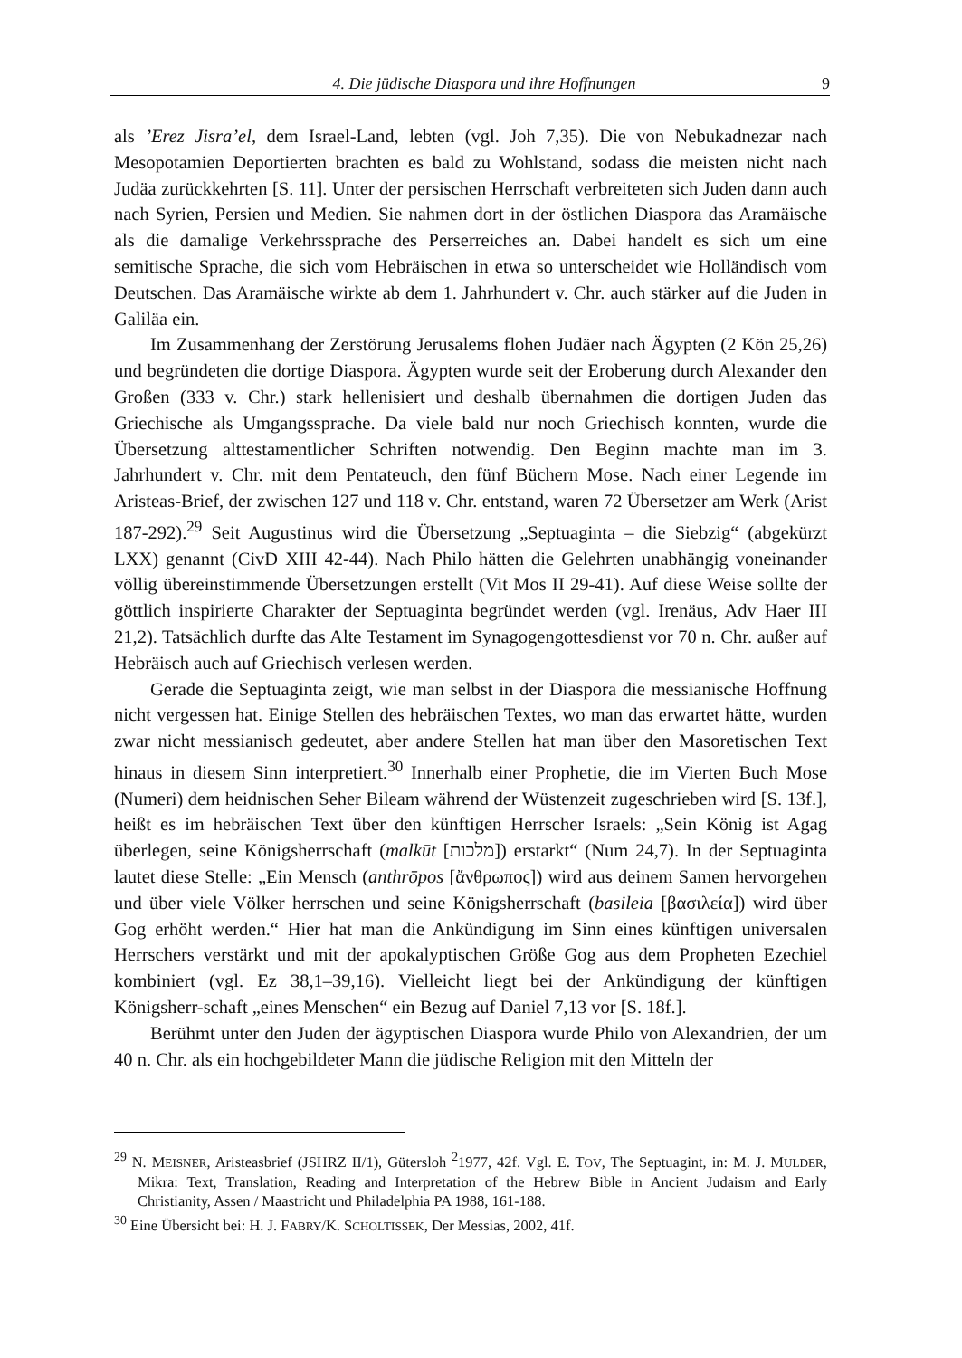4. Die jüdische Diaspora und ihre Hoffnungen 9
als ’Erez Jisra’el, dem Israel-Land, lebten (vgl. Joh 7,35). Die von Nebukadnezar nach Mesopotamien Deportierten brachten es bald zu Wohlstand, sodass die meisten nicht nach Judäa zurückkehrten [S. 11]. Unter der persischen Herrschaft verbreiteten sich Juden dann auch nach Syrien, Persien und Medien. Sie nahmen dort in der östlichen Diaspora das Aramäische als die damalige Verkehrssprache des Perserreiches an. Dabei handelt es sich um eine semitische Sprache, die sich vom Hebräischen in etwa so unterscheidet wie Holländisch vom Deutschen. Das Aramäische wirkte ab dem 1. Jahrhundert v. Chr. auch stärker auf die Juden in Galiläa ein.
Im Zusammenhang der Zerstörung Jerusalems flohen Judäer nach Ägypten (2 Kön 25,26) und begründeten die dortige Diaspora. Ägypten wurde seit der Eroberung durch Alexander den Großen (333 v. Chr.) stark hellenisiert und deshalb übernahmen die dortigen Juden das Griechische als Umgangssprache. Da viele bald nur noch Griechisch konnten, wurde die Übersetzung alttestamentlicher Schriften notwendig. Den Beginn machte man im 3. Jahrhundert v. Chr. mit dem Pentateuch, den fünf Büchern Mose. Nach einer Legende im Aristeas-Brief, der zwischen 127 und 118 v. Chr. entstand, waren 72 Übersetzer am Werk (Arist 187-292).<sup>29</sup> Seit Augustinus wird die Übersetzung „Septuaginta – die Siebzig“ (abgekürzt LXX) genannt (CivD XIII 42-44). Nach Philo hätten die Gelehrten unabhängig voneinander völlig übereinstimmende Übersetzungen erstellt (Vit Mos II 29-41). Auf diese Weise sollte der göttlich inspirierte Charakter der Septuaginta begründet werden (vgl. Irenäus, Adv Haer III 21,2). Tatsächlich durfte das Alte Testament im Synagogengottesdienst vor 70 n. Chr. außer auf Hebräisch auch auf Griechisch verlesen werden.
Gerade die Septuaginta zeigt, wie man selbst in der Diaspora die messianische Hoffnung nicht vergessen hat. Einige Stellen des hebräischen Textes, wo man das erwartet hätte, wurden zwar nicht messianisch gedeutet, aber andere Stellen hat man über den Masoretischen Text hinaus in diesem Sinn interpretiert.<sup>30</sup> Innerhalb einer Prophetie, die im Vierten Buch Mose (Numeri) dem heidnischen Seher Bileam während der Wüstenzeit zugeschrieben wird [S. 13f.], heißt es im hebräischen Text über den künftigen Herrscher Israels: „Sein König ist Agag überlegen, seine Königsherrschaft (malkūt [מלכות]) erstarkt“ (Num 24,7). In der Septuaginta lautet diese Stelle: „Ein Mensch (anthrōpos [ἄνθρωπος]) wird aus deinem Samen hervorgehen und über viele Völker herrschen und seine Königsherrschaft (basileia [βασιλεία]) wird über Gog erhöht werden.“ Hier hat man die Ankündigung im Sinn eines künftigen universalen Herrschers verstärkt und mit der apokalyptischen Größe Gog aus dem Propheten Ezechiel kombiniert (vgl. Ez 38,1–39,16). Vielleicht liegt bei der Ankündigung der künftigen Königsherr-schaft „eines Menschen“ ein Bezug auf Daniel 7,13 vor [S. 18f.].
Berühmt unter den Juden der ägyptischen Diaspora wurde Philo von Alexandrien, der um 40 n. Chr. als ein hochgebildeter Mann die jüdische Religion mit den Mitteln der
<sup>29</sup> N. MEISNER, Aristeasbrief (JSHRZ II/1), Gütersloh <sup>2</sup>1977, 42f. Vgl. E. TOV, The Septuagint, in: M. J. MULDER, Mikra: Text, Translation, Reading and Interpretation of the Hebrew Bible in Ancient Judaism and Early Christianity, Assen / Maastricht und Philadelphia PA 1988, 161-188.
<sup>30</sup> Eine Übersicht bei: H. J. FABRY/K. SCHOLTISSEK, Der Messias, 2002, 41f.